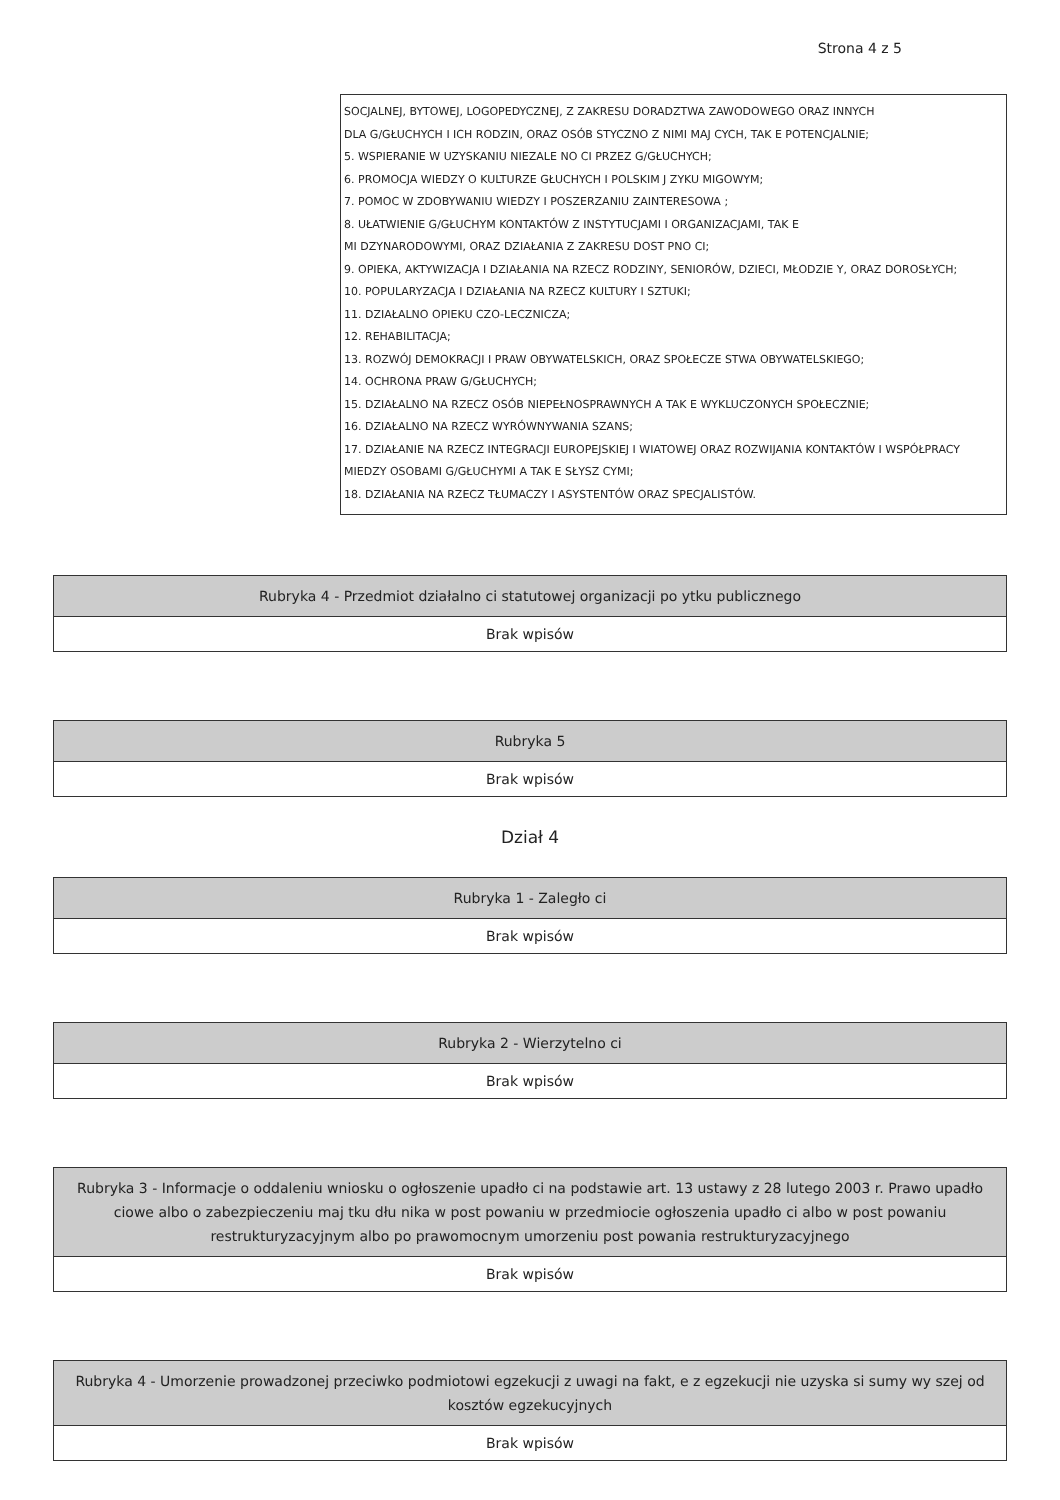Strona 4 z 5
SOCJALNEJ, BYTOWEJ, LOGOPEDYCZNEJ, Z ZAKRESU DORADZTWA ZAWODOWEGO ORAZ INNYCH
DLA G/GŁUCHYCH I ICH RODZIN, ORAZ OSÓB STYCZNO Z NIMI MAJ CYCH, TAK E POTENCJALNIE;
5. WSPIERANIE W UZYSKANIU NIEZALE NO CI PRZEZ G/GŁUCHYCH;
6. PROMOCJA WIEDZY O KULTURZE GŁUCHYCH I POLSKIM J ZYKU MIGOWYM;
7. POMOC W ZDOBYWANIU WIEDZY I POSZERZANIU ZAINTERESOWA ;
8. UŁATWIENIE G/GŁUCHYM KONTAKTÓW Z INSTYTUCJAMI I ORGANIZACJAMI, TAK E
MI DZYNARODOWYMI, ORAZ DZIAŁANIA Z ZAKRESU DOST PNO CI;
9. OPIEKA, AKTYWIZACJA I DZIAŁANIA NA RZECZ RODZINY, SENIORÓW, DZIECI, MŁODZIE Y, ORAZ DOROSŁYCH;
10. POPULARYZACJA I DZIAŁANIA NA RZECZ KULTURY I SZTUKI;
11. DZIAŁALNO OPIEKU CZO-LECZNICZA;
12. REHABILITACJA;
13. ROZWÓJ DEMOKRACJI I PRAW OBYWATELSKICH, ORAZ SPOŁECZE STWA OBYWATELSKIEGO;
14. OCHRONA PRAW G/GŁUCHYCH;
15. DZIAŁALNO NA RZECZ OSÓB NIEPEŁNOSPRAWNYCH A TAK E WYKLUCZONYCH SPOŁECZNIE;
16. DZIAŁALNO NA RZECZ WYRÓWNYWANIA SZANS;
17. DZIAŁANIE NA RZECZ INTEGRACJI EUROPEJSKIEJ I WIATOWEJ ORAZ ROZWIJANIA KONTAKTÓW I WSPÓŁPRACY MIEDZY OSOBAMI G/GŁUCHYMI A TAK E SŁYSZ CYMI;
18. DZIAŁANIA NA RZECZ TŁUMACZY I ASYSTENTÓW ORAZ SPECJALISTÓW.
| Rubryka 4 - Przedmiot działalno ci statutowej organizacji po ytku publicznego |
| --- |
| Brak wpisów |
| Rubryka 5 |
| --- |
| Brak wpisów |
Dział 4
| Rubryka 1 - Zaległo ci |
| --- |
| Brak wpisów |
| Rubryka 2 - Wierzytelno ci |
| --- |
| Brak wpisów |
| Rubryka 3 - Informacje o oddaleniu wniosku o ogłoszenie upadło ci na podstawie art. 13 ustawy z 28 lutego 2003 r. Prawo upadło ciowe albo o zabezpieczeniu maj tku dłu nika w post powaniu w przedmiocie ogłoszenia upadło ci albo w post powaniu restrukturyzacyjnym albo po prawomocnym umorzeniu post powania restrukturyzacyjnego |
| --- |
| Brak wpisów |
| Rubryka 4 - Umorzenie prowadzonej przeciwko podmiotowi egzekucji z uwagi na fakt, e z egzekucji nie uzyska si sumy wy szej od kosztów egzekucyjnych |
| --- |
| Brak wpisów |